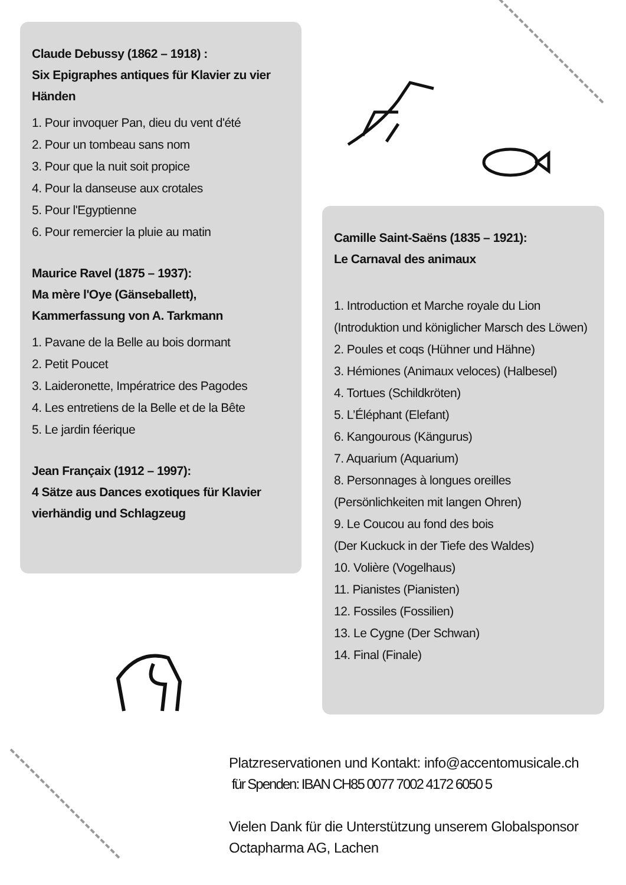Claude Debussy (1862 – 1918) :
Six Epigraphes antiques für Klavier zu vier Händen
1. Pour invoquer Pan, dieu du vent d'été
2. Pour un tombeau sans nom
3. Pour que la nuit soit propice
4. Pour la danseuse aux crotales
5. Pour l'Egyptienne
6. Pour remercier la pluie au matin
Maurice Ravel (1875 – 1937):
Ma mère l'Oye (Gänseballett),
Kammerfassung von A. Tarkmann
1. Pavane de la Belle au bois dormant
2. Petit Poucet
3. Laideronette, Impératrice des Pagodes
4. Les entretiens de la Belle et de la Bête
5. Le jardin féerique
Jean Françaix (1912 – 1997):
4 Sätze aus Dances exotiques für Klavier vierhändig und Schlagzeug
Camille Saint-Saëns (1835 – 1921):
Le Carnaval des animaux
1. Introduction et Marche royale du Lion (Introduktion und königlicher Marsch des Löwen)
2. Poules et coqs (Hühner und Hähne)
3. Hémiones (Animaux veloces) (Halbesel)
4. Tortues (Schildkröten)
5. L’Éléphant (Elefant)
6. Kangourous (Kängurus)
7. Aquarium (Aquarium)
8. Personnages à longues oreilles
(Persönlichkeiten mit langen Ohren)
9. Le Coucou au fond des bois
(Der Kuckuck in der Tiefe des Waldes)
10. Volière (Vogelhaus)
11. Pianistes (Pianisten)
12. Fossiles (Fossilien)
13. Le Cygne (Der Schwan)
14. Final (Finale)
Platzreservationen und Kontakt: info@accentomusicale.ch
für Spenden: IBAN CH85 0077 7002 4172 6050 5
Vielen Dank für die Unterstützung unserem Globalsponsor
Octapharma AG, Lachen